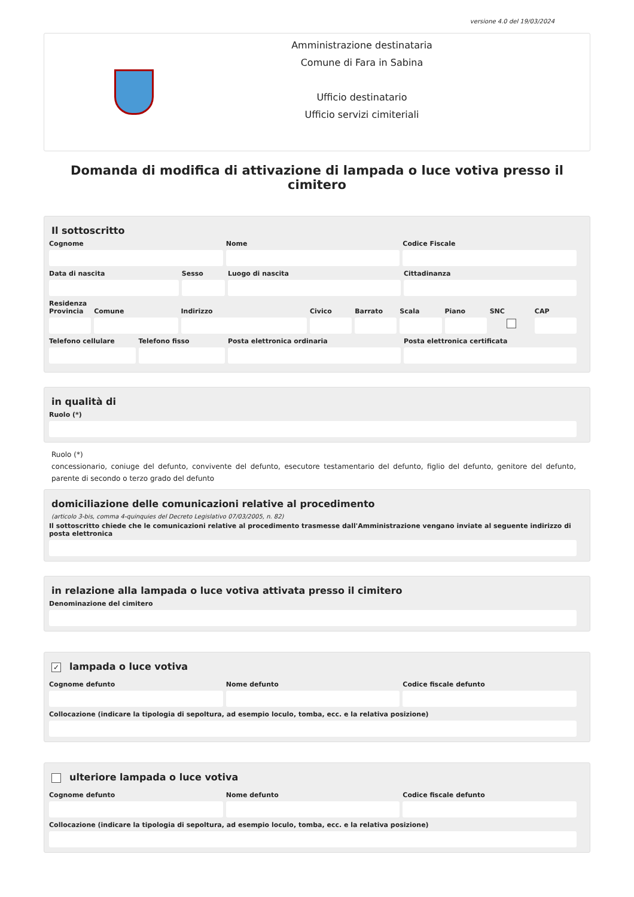versione 4.0 del 19/03/2024
Amministrazione destinataria
Comune di Fara in Sabina
Ufficio destinatario
Ufficio servizi cimiteriali
Domanda di modifica di attivazione di lampada o luce votiva presso il cimitero
Il sottoscritto
Cognome Nome Codice Fiscale
Data di nascita Sesso Luogo di nascita Cittadinanza
Residenza
Provincia Comune Indirizzo Civico Barrato Scala Piano SNC CAP
Telefono cellulare Telefono fisso Posta elettronica ordinaria Posta elettronica certificata
in qualità di
Ruolo (*)
Ruolo (*)
concessionario, coniuge del defunto, convivente del defunto, esecutore testamentario del defunto, figlio del defunto, genitore del defunto, parente di secondo o terzo grado del defunto
domiciliazione delle comunicazioni relative al procedimento
(articolo 3-bis, comma 4-quinquies del Decreto Legislativo 07/03/2005, n. 82)
Il sottoscritto chiede che le comunicazioni relative al procedimento trasmesse dall'Amministrazione vengano inviate al seguente indirizzo di posta elettronica
in relazione alla lampada o luce votiva attivata presso il cimitero
Denominazione del cimitero
✓ lampada o luce votiva
Cognome defunto Nome defunto Codice fiscale defunto
Collocazione (indicare la tipologia di sepoltura, ad esempio loculo, tomba, ecc. e la relativa posizione)
ulteriore lampada o luce votiva
Cognome defunto Nome defunto Codice fiscale defunto
Collocazione (indicare la tipologia di sepoltura, ad esempio loculo, tomba, ecc. e la relativa posizione)